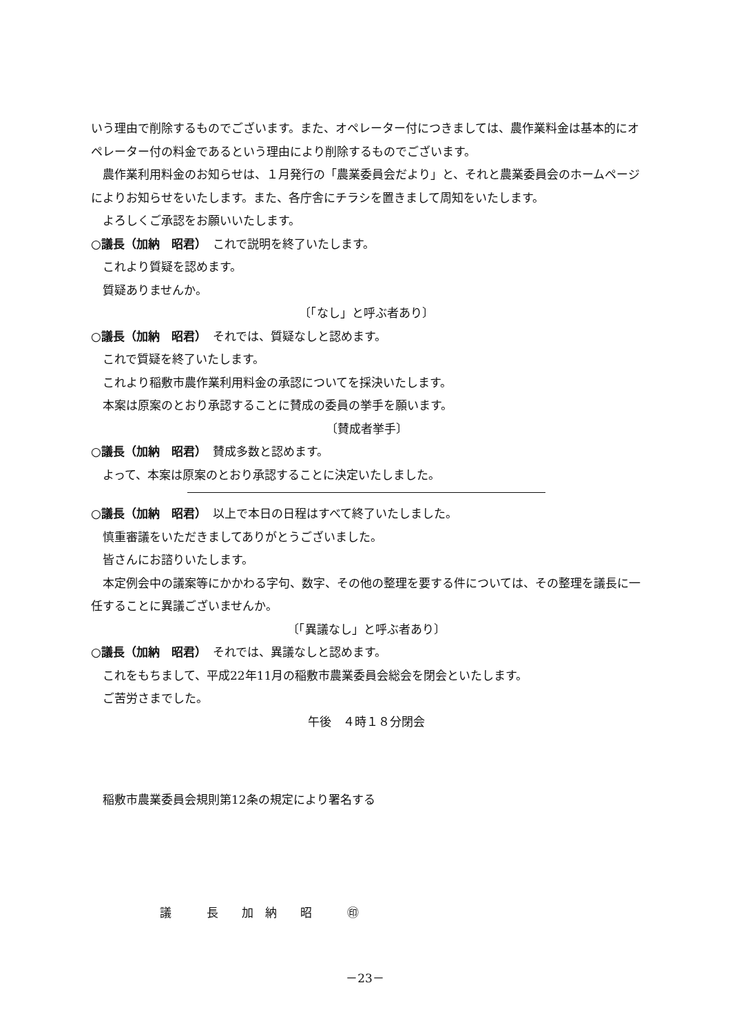いう理由で削除するものでございます。また、オペレーター付につきましては、農作業料金は基本的にオペレーター付の料金であるという理由により削除するものでございます。
農作業利用料金のお知らせは、１月発行の「農業委員会だより」と、それと農業委員会のホームページによりお知らせをいたします。また、各庁舎にチラシを置きまして周知をいたします。
よろしくご承認をお願いいたします。
○議長（加納　昭君）　これで説明を終了いたします。
これより質疑を認めます。
質疑ありませんか。
〔「なし」と呼ぶ者あり〕
○議長（加納　昭君）　それでは、質疑なしと認めます。
これで質疑を終了いたします。
これより稲敷市農作業利用料金の承認についてを採決いたします。
本案は原案のとおり承認することに賛成の委員の挙手を願います。
〔賛成者挙手〕
○議長（加納　昭君）　賛成多数と認めます。
よって、本案は原案のとおり承認することに決定いたしました。
○議長（加納　昭君）　以上で本日の日程はすべて終了いたしました。
慎重審議をいただきましてありがとうございました。
皆さんにお諮りいたします。
本定例会中の議案等にかかわる字句、数字、その他の整理を要する件については、その整理を議長に一任することに異議ございませんか。
〔「異議なし」と呼ぶ者あり〕
○議長（加納　昭君）　それでは、異議なしと認めます。
これをもちまして、平成22年11月の稲敷市農業委員会総会を閉会といたします。
ご苦労さまでした。
午後　４時１８分閉会
稲敷市農業委員会規則第12条の規定により署名する
議　　　長　　加　納　　昭　　　㊞
－23－